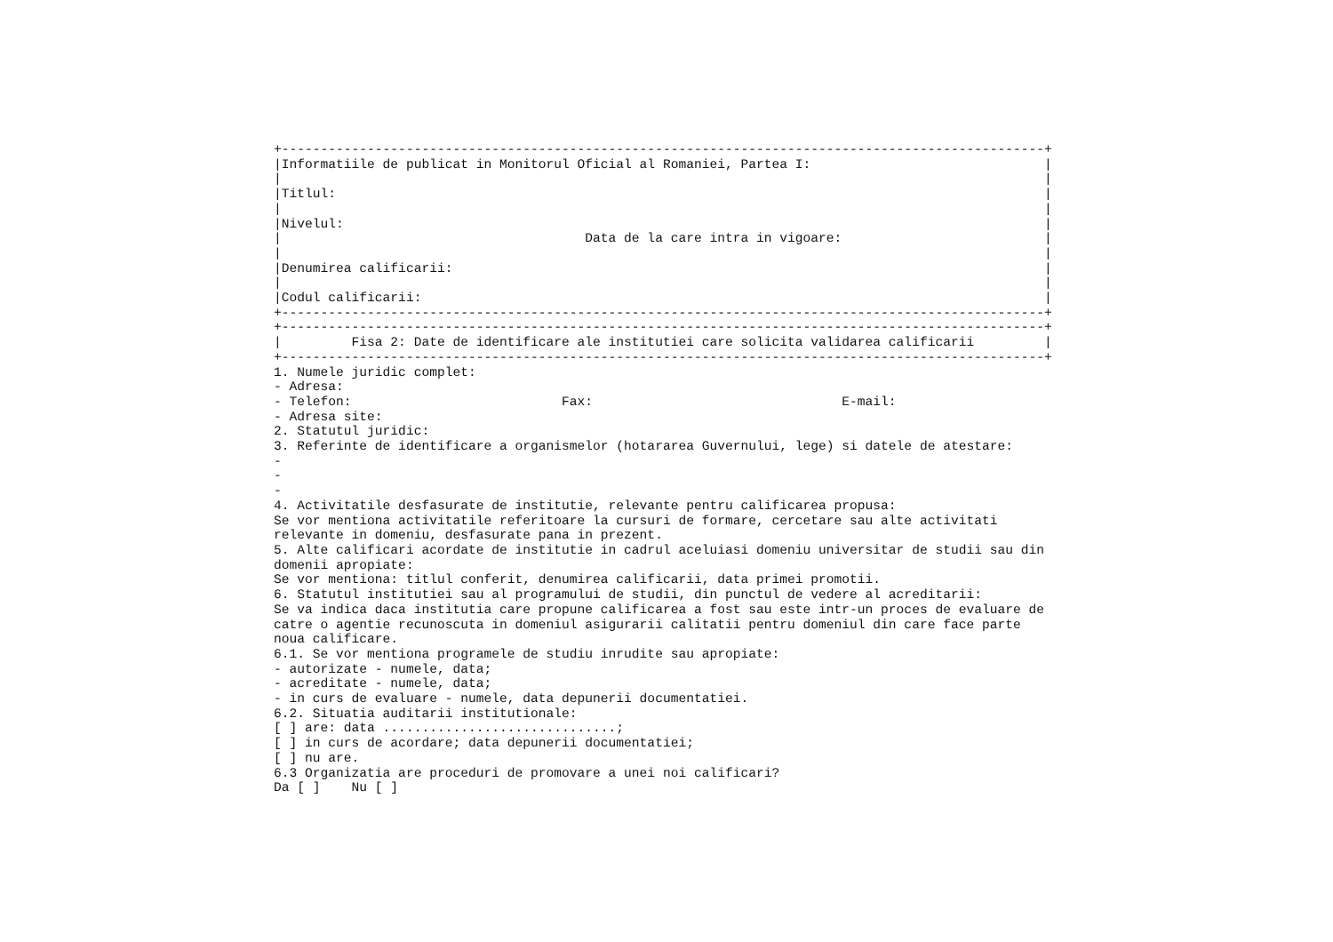+--------------------------------------------------------------------------------------------------+
|Informatiile de publicat in Monitorul Oficial al Romaniei, Partea I:                              |
|                                                                                                  |
|Titlul:                                                                                           |
|                                                                                                  |
|Nivelul:                                                                                          |
|                                       Data de la care intra in vigoare:                          |
|                                                                                                  |
|Denumirea calificarii:                                                                            |
|                                                                                                  |
|Codul calificarii:                                                                                |
+--------------------------------------------------------------------------------------------------+
+--------------------------------------------------------------------------------------------------+
|         Fisa 2: Date de identificare ale institutiei care solicita validarea calificarii         |
+--------------------------------------------------------------------------------------------------+
1. Numele juridic complet:
- Adresa:
- Telefon:                           Fax:                                E-mail:
- Adresa site:
2. Statutul juridic:
3. Referinte de identificare a organismelor (hotararea Guvernului, lege) si datele de atestare:
-
-
-
4. Activitatile desfasurate de institutie, relevante pentru calificarea propusa:
Se vor mentiona activitatile referitoare la cursuri de formare, cercetare sau alte activitati
relevante in domeniu, desfasurate pana in prezent.
5. Alte calificari acordate de institutie in cadrul aceluiasi domeniu universitar de studii sau din
domenii apropiate:
Se vor mentiona: titlul conferit, denumirea calificarii, data primei promotii.
6. Statutul institutiei sau al programului de studii, din punctul de vedere al acreditarii:
Se va indica daca institutia care propune calificarea a fost sau este intr-un proces de evaluare de
catre o agentie recunoscuta in domeniul asigurarii calitatii pentru domeniul din care face parte
noua calificare.
6.1. Se vor mentiona programele de studiu inrudite sau apropiate:
- autorizate - numele, data;
- acreditate - numele, data;
- in curs de evaluare - numele, data depunerii documentatiei.
6.2. Situatia auditarii institutionale:
[ ] are: data ..............................;
[ ] in curs de acordare; data depunerii documentatiei;
[ ] nu are.
6.3 Organizatia are proceduri de promovare a unei noi calificari?
Da [ ]    Nu [ ]